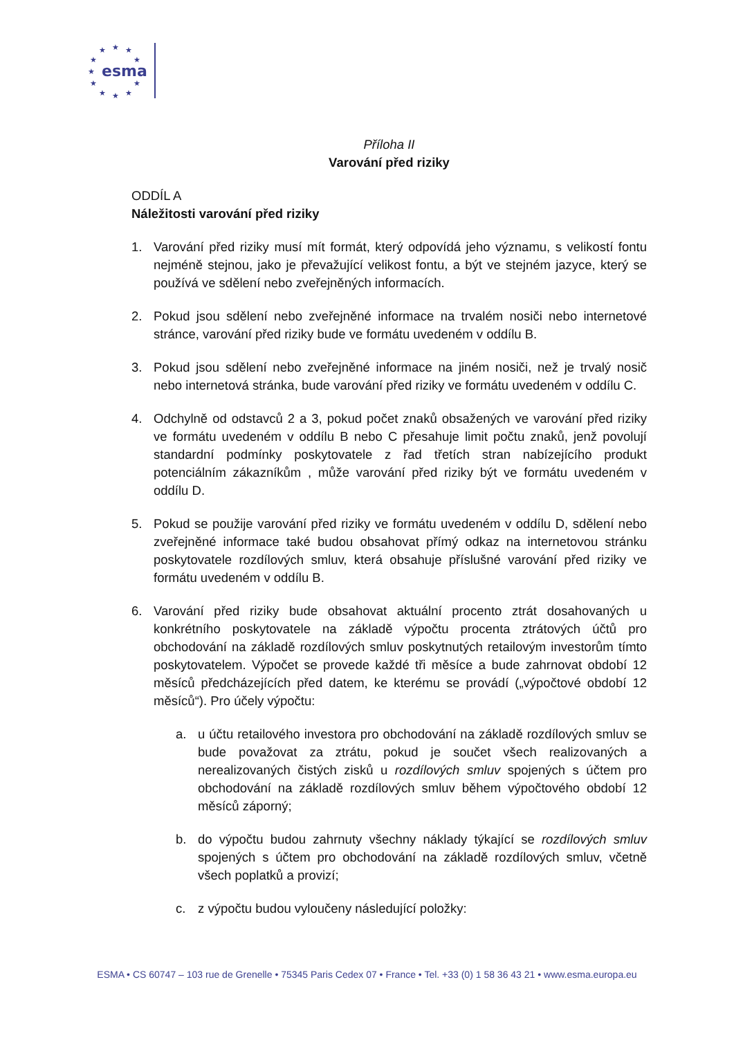★
★
★
★
★
★
★
★
★
★
★
esma
Příloha II
Varování před riziky
ODDÍL A
Náležitosti varování před riziky
1. Varování před riziky musí mít formát, který odpovídá jeho významu, s velikostí fontu nejméně stejnou, jako je převažující velikost fontu, a být ve stejném jazyce, který se používá ve sdělení nebo zveřejněných informacích.
2. Pokud jsou sdělení nebo zveřejněné informace na trvalém nosiči nebo internetové stránce, varování před riziky bude ve formátu uvedeném v oddílu B.
3. Pokud jsou sdělení nebo zveřejněné informace na jiném nosiči, než je trvalý nosič nebo internetová stránka, bude varování před riziky ve formátu uvedeném v oddílu C.
4. Odchylně od odstavců 2 a 3, pokud počet znaků obsažených ve varování před riziky ve formátu uvedeném v oddílu B nebo C přesahuje limit počtu znaků, jenž povolují standardní podmínky poskytovatele z řad třetích stran nabízejícího produkt potenciálním zákazníkům , může varování před riziky být ve formátu uvedeném v oddílu D.
5. Pokud se použije varování před riziky ve formátu uvedeném v oddílu D, sdělení nebo zveřejněné informace také budou obsahovat přímý odkaz na internetovou stránku poskytovatele rozdílových smluv, která obsahuje příslušné varování před riziky ve formátu uvedeném v oddílu B.
6. Varování před riziky bude obsahovat aktuální procento ztrát dosahovaných u konkrétního poskytovatele na základě výpočtu procenta ztrátových účtů pro obchodování na základě rozdílových smluv poskytnutých retailovým investorům tímto poskytovatelem. Výpočet se provede každé tři měsíce a bude zahrnovat období 12 měsíců předcházejících před datem, ke kterému se provádí („výpočtové období 12 měsíců“). Pro účely výpočtu:
a. u účtu retailového investora pro obchodování na základě rozdílových smluv se bude považovat za ztrátu, pokud je součet všech realizovaných a nerealizovaných čistých zisků u rozdílových smluv spojených s účtem pro obchodování na základě rozdílových smluv během výpočtového období 12 měsíců záporný;
b. do výpočtu budou zahrnuty všechny náklady týkající se rozdílových smluv spojených s účtem pro obchodování na základě rozdílových smluv, včetně všech poplatků a provizí;
c. z výpočtu budou vyloučeny následující položky:
ESMA • CS 60747 – 103 rue de Grenelle • 75345 Paris Cedex 07 • France • Tel. +33 (0) 1 58 36 43 21 • www.esma.europa.eu